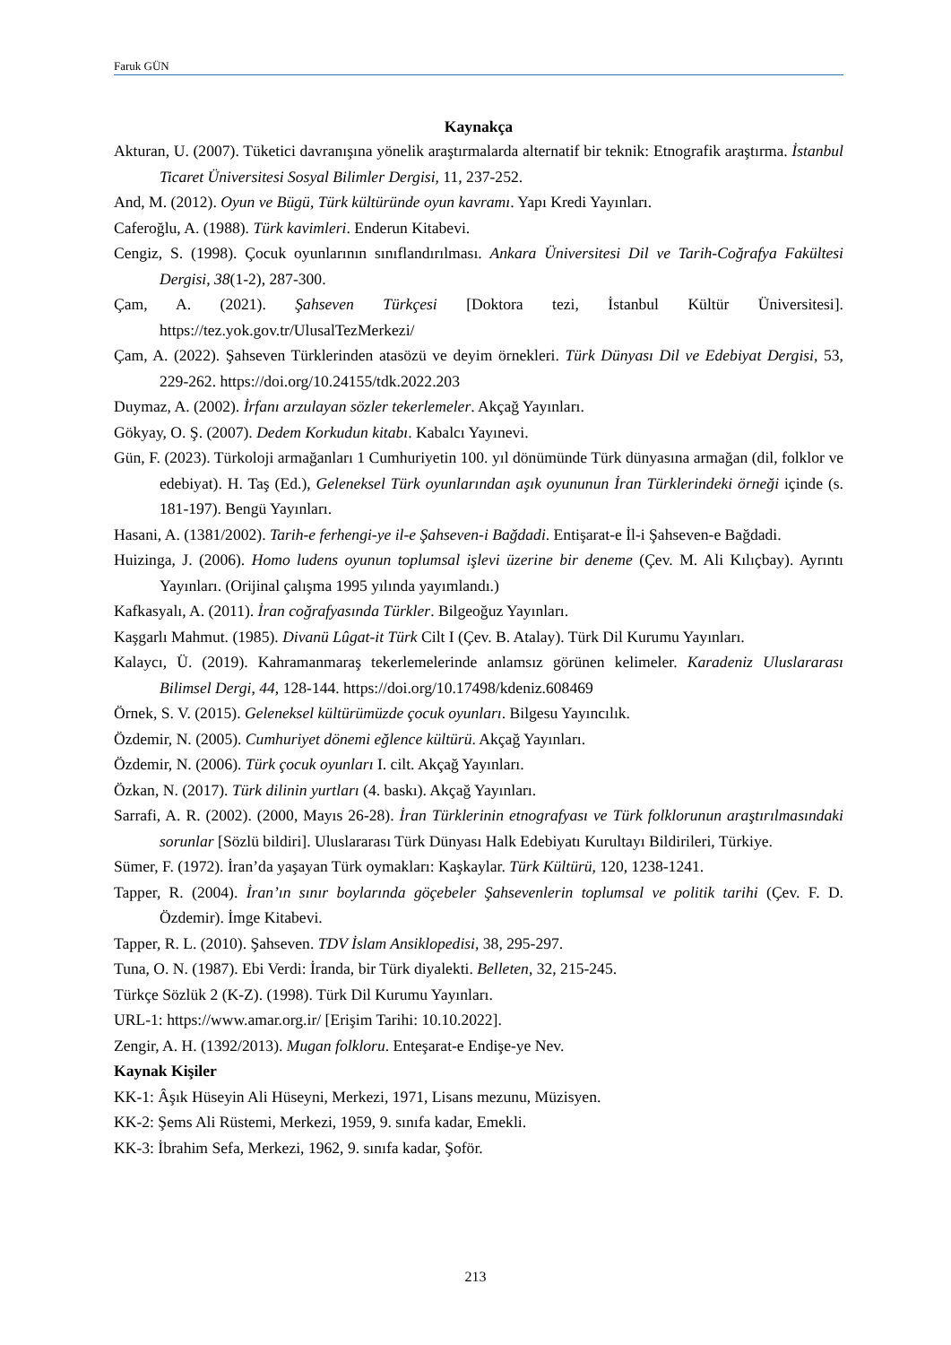Faruk GÜN
Kaynakça
Akturan, U. (2007). Tüketici davranışına yönelik araştırmalarda alternatif bir teknik: Etnografik araştırma. İstanbul Ticaret Üniversitesi Sosyal Bilimler Dergisi, 11, 237-252.
And, M. (2012). Oyun ve Bügü, Türk kültüründe oyun kavramı. Yapı Kredi Yayınları.
Caferoğlu, A. (1988). Türk kavimleri. Enderun Kitabevi.
Cengiz, S. (1998). Çocuk oyunlarının sınıflandırılması. Ankara Üniversitesi Dil ve Tarih-Coğrafya Fakültesi Dergisi, 38(1-2), 287-300.
Çam, A. (2021). Şahseven Türkçesi [Doktora tezi, İstanbul Kültür Üniversitesi]. https://tez.yok.gov.tr/UlusalTezMerkezi/
Çam, A. (2022). Şahseven Türklerinden atasözü ve deyim örnekleri. Türk Dünyası Dil ve Edebiyat Dergisi, 53, 229-262. https://doi.org/10.24155/tdk.2022.203
Duymaz, A. (2002). İrfanı arzulayan sözler tekerlemeler. Akçağ Yayınları.
Gökyay, O. Ş. (2007). Dedem Korkudun kitabı. Kabalcı Yayınevi.
Gün, F. (2023). Türkoloji armağanları 1 Cumhuriyetin 100. yıl dönümünde Türk dünyasına armağan (dil, folklor ve edebiyat). H. Taş (Ed.), Geleneksel Türk oyunlarından aşık oyununun İran Türklerindeki örneği içinde (s. 181-197). Bengü Yayınları.
Hasani, A. (1381/2002). Tarih-e ferhengi-ye il-e Şahseven-i Bağdadi. Entişarat-e İl-i Şahseven-e Bağdadi.
Huizinga, J. (2006). Homo ludens oyunun toplumsal işlevi üzerine bir deneme (Çev. M. Ali Kılıçbay). Ayrıntı Yayınları. (Orijinal çalışma 1995 yılında yayımlandı.)
Kafkasyalı, A. (2011). İran coğrafyasında Türkler. Bilgeoğuz Yayınları.
Kaşgarlı Mahmut. (1985). Divanü Lûgat-it Türk Cilt I (Çev. B. Atalay). Türk Dil Kurumu Yayınları.
Kalaycı, Ü. (2019). Kahramanmaraş tekerlemelerinde anlamsız görünen kelimeler. Karadeniz Uluslararası Bilimsel Dergi, 44, 128-144. https://doi.org/10.17498/kdeniz.608469
Örnek, S. V. (2015). Geleneksel kültürümüzde çocuk oyunları. Bilgesu Yayıncılık.
Özdemir, N. (2005). Cumhuriyet dönemi eğlence kültürü. Akçağ Yayınları.
Özdemir, N. (2006). Türk çocuk oyunları I. cilt. Akçağ Yayınları.
Özkan, N. (2017). Türk dilinin yurtları (4. baskı). Akçağ Yayınları.
Sarrafi, A. R. (2002). (2000, Mayıs 26-28). İran Türklerinin etnografyası ve Türk folklorunun araştırılmasındaki sorunlar [Sözlü bildiri]. Uluslararası Türk Dünyası Halk Edebiyatı Kurultayı Bildirileri, Türkiye.
Sümer, F. (1972). İran’da yaşayan Türk oymakları: Kaşkaylar. Türk Kültürü, 120, 1238-1241.
Tapper, R. (2004). İran’ın sınır boylarında göçebeler Şahsevenlerin toplumsal ve politik tarihi (Çev. F. D. Özdemir). İmge Kitabevi.
Tapper, R. L. (2010). Şahseven. TDV İslam Ansiklopedisi, 38, 295-297.
Tuna, O. N. (1987). Ebi Verdi: İranda, bir Türk diyalekti. Belleten, 32, 215-245.
Türkçe Sözlük 2 (K-Z). (1998). Türk Dil Kurumu Yayınları.
URL-1: https://www.amar.org.ir/ [Erişim Tarihi: 10.10.2022].
Zengir, A. H. (1392/2013). Mugan folkloru. Enteşarat-e Endişe-ye Nev.
Kaynak Kişiler
KK-1: Âşık Hüseyin Ali Hüseyni, Merkezi, 1971, Lisans mezunu, Müzisyen.
KK-2: Şems Ali Rüstemi, Merkezi, 1959, 9. sınıfa kadar, Emekli.
KK-3: İbrahim Sefa, Merkezi, 1962, 9. sınıfa kadar, Şoför.
213